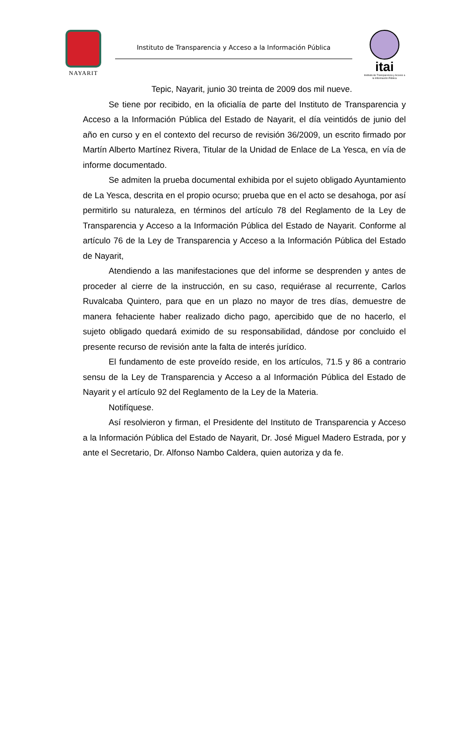NAYARIT
Instituto de Transparencia y Acceso a la Información Pública
itai
Instituto de Transparencia y Acceso a la Información Pública
Tepic, Nayarit, junio 30 treinta de 2009 dos mil nueve.
Se tiene por recibido, en la oficialía de parte del Instituto de Transparencia y Acceso a la Información Pública del Estado de Nayarit, el día veintidós de junio del año en curso y en el contexto del recurso de revisión 36/2009, un escrito firmado por Martín Alberto Martínez Rivera, Titular de la Unidad de Enlace de La Yesca, en vía de informe documentado.
Se admiten la prueba documental exhibida por el sujeto obligado Ayuntamiento de La Yesca, descrita en el propio ocurso; prueba que en el acto se desahoga, por así permitirlo su naturaleza, en términos del artículo 78 del Reglamento de la Ley de Transparencia y Acceso a la Información Pública del Estado de Nayarit. Conforme al artículo 76 de la Ley de Transparencia y Acceso a la Información Pública del Estado de Nayarit,
Atendiendo a las manifestaciones que del informe se desprenden y antes de proceder al cierre de la instrucción, en su caso, requiérase al recurrente, Carlos Ruvalcaba Quintero, para que en un plazo no mayor de tres días, demuestre de manera fehaciente haber realizado dicho pago, apercibido que de no hacerlo, el sujeto obligado quedará eximido de su responsabilidad, dándose por concluido el presente recurso de revisión ante la falta de interés jurídico.
El fundamento de este proveído reside, en los artículos, 71.5 y 86 a contrario sensu de la Ley de Transparencia y Acceso a al Información Pública del Estado de Nayarit y el artículo 92 del Reglamento de la Ley de la Materia.
Notifíquese.
Así resolvieron y firman, el Presidente del Instituto de Transparencia y Acceso a la Información Pública del Estado de Nayarit, Dr. José Miguel Madero Estrada, por y ante el Secretario, Dr. Alfonso Nambo Caldera, quien autoriza y da fe.